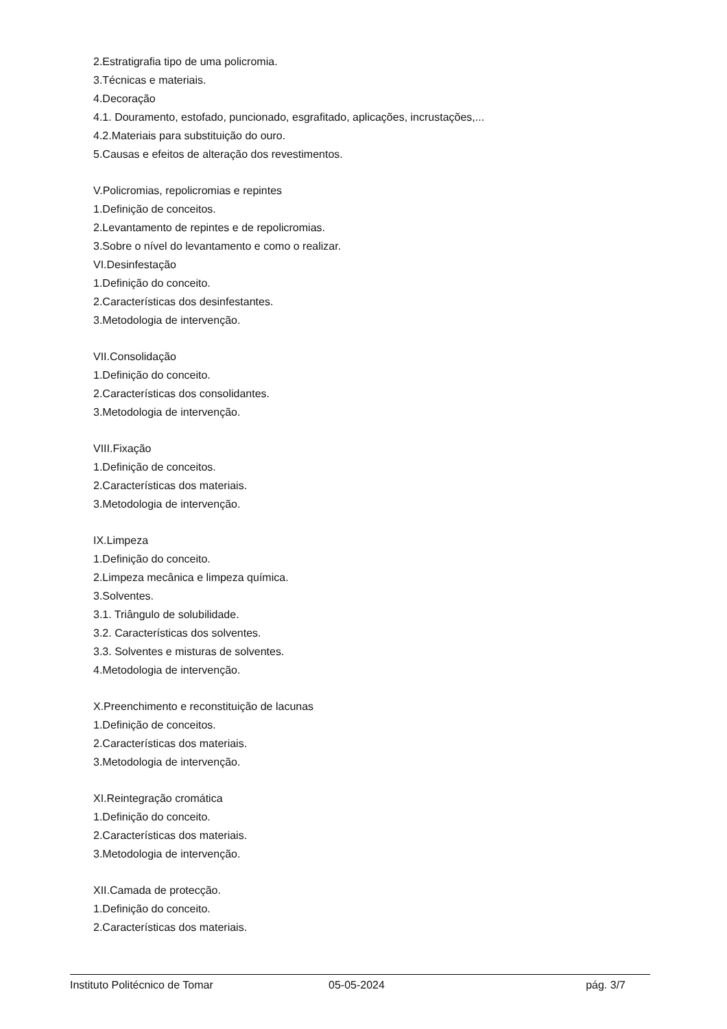2.Estratigrafia tipo de uma policromia.
3.Técnicas e materiais.
4.Decoração
4.1. Douramento, estofado, puncionado, esgrafitado, aplicações, incrustações,...
4.2.Materiais para substituição do ouro.
5.Causas e efeitos de alteração dos revestimentos.
V.Policromias, repolicromias e repintes
1.Definição de conceitos.
2.Levantamento de repintes e de repolicromias.
3.Sobre o nível do levantamento e como o realizar.
VI.Desinfestação
1.Definição do conceito.
2.Características dos desinfestantes.
3.Metodologia de intervenção.
VII.Consolidação
1.Definição do conceito.
2.Características dos consolidantes.
3.Metodologia de intervenção.
VIII.Fixação
1.Definição de conceitos.
2.Características dos materiais.
3.Metodologia de intervenção.
IX.Limpeza
1.Definição do conceito.
2.Limpeza mecânica e limpeza química.
3.Solventes.
3.1. Triângulo de solubilidade.
3.2. Características dos solventes.
3.3. Solventes e misturas de solventes.
4.Metodologia de intervenção.
X.Preenchimento e reconstituição de lacunas
1.Definição de conceitos.
2.Características dos materiais.
3.Metodologia de intervenção.
XI.Reintegração cromática
1.Definição do conceito.
2.Características dos materiais.
3.Metodologia de intervenção.
XII.Camada de protecção.
1.Definição do conceito.
2.Características dos materiais.
Instituto Politécnico de Tomar 05-05-2024 pág. 3/7